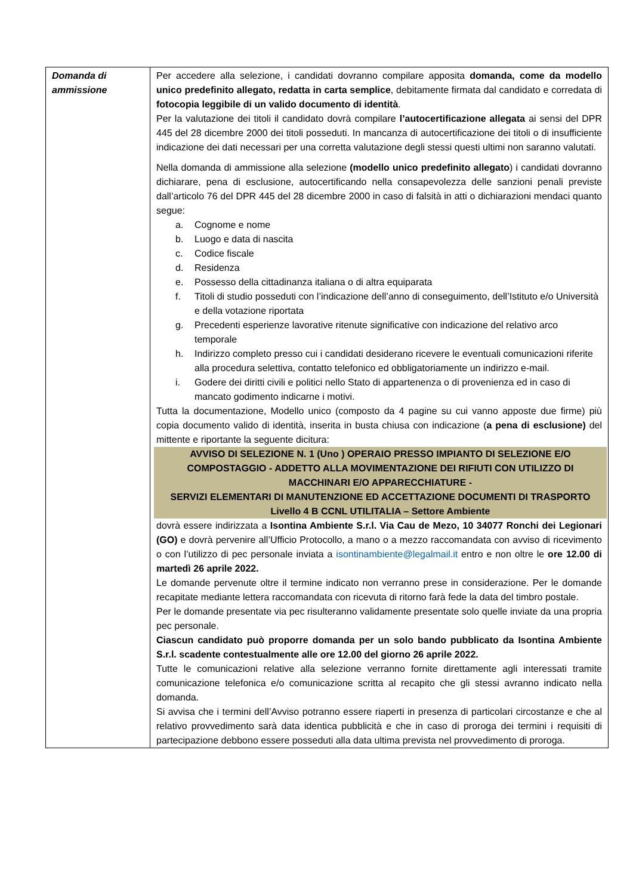| Domanda di ammissione | Per accedere alla selezione, i candidati dovranno compilare apposita domanda, come da modello unico predefinito allegato, redatta in carta semplice , debitamente firmata dal candidato e corredata di fotocopia leggibile di un valido documento di identità . Per la valutazione dei titoli il candidato dovrà compilare l’autocertificazione allegata ai sensi del DPR 445 del 28 dicembre 2000 dei titoli posseduti. In mancanza di autocertificazione dei titoli o di insufficiente indicazione dei dati necessari per una corretta valutazione degli stessi questi ultimi non saranno valutati. Nella domanda di ammissione alla selezione (modello unico predefinito allegato ) i candidati dovranno dichiarare, pena di esclusione, autocertificando nella consapevolezza delle sanzioni penali previste dall’articolo 76 del DPR 445 del 28 dicembre 2000 in caso di falsità in atti o dichiarazioni mendaci quanto segue: a. Cognome e nome b. Luogo e data di nascita c. Codice fiscale d. Residenza e. Possesso della cittadinanza italiana o di altra equiparata f. Titoli di studio posseduti con l’indicazione dell’anno di conseguimento, dell’Istituto e/o Università e della votazione riportata g. Precedenti esperienze lavorative ritenute significative con indicazione del relativo arco temporale h. Indirizzo completo presso cui i candidati desiderano ricevere le eventuali comunicazioni riferite alla procedura selettiva, contatto telefonico ed obbligatoriamente un indirizzo e-mail. i. Godere dei diritti civili e politici nello Stato di appartenenza o di provenienza ed in caso di mancato godimento indicarne i motivi. Tutta la documentazione, Modello unico (composto da 4 pagine su cui vanno apposte due firme) più copia documento valido di identità, inserita in busta chiusa con indicazione ( a pena di esclusione) del mittente e riportante la seguente dicitura: AVVISO DI SELEZIONE N. 1 (Uno ) OPERAIO PRESSO IMPIANTO DI SELEZIONE E/O COMPOSTAGGIO - ADDETTO ALLA MOVIMENTAZIONE DEI RIFIUTI CON UTILIZZO DI MACCHINARI E/O APPARECCHIATURE - SERVIZI ELEMENTARI DI MANUTENZIONE ED ACCETTAZIONE DOCUMENTI DI TRASPORTO Livello 4 B CCNL UTILITALIA – Settore Ambiente dovrà essere indirizzata a Isontina Ambiente S.r.l. Via Cau de Mezo, 10 34077 Ronchi dei Legionari (GO) e dovrà pervenire all’Ufficio Protocollo, a mano o a mezzo raccomandata con avviso di ricevimento o con l’utilizzo di pec personale inviata a isontinambiente@legalmail.it entro e non oltre le ore 12.00 di martedì 26 aprile 2022. Le domande pervenute oltre il termine indicato non verranno prese in considerazione. Per le domande recapitate mediante lettera raccomandata con ricevuta di ritorno farà fede la data del timbro postale. Per le domande presentate via pec risulteranno validamente presentate solo quelle inviate da una propria pec personale. Ciascun candidato può proporre domanda per un solo bando pubblicato da Isontina Ambiente S.r.l. scadente contestualmente alle ore 12.00 del giorno 26 aprile 2022. Tutte le comunicazioni relative alla selezione verranno fornite direttamente agli interessati tramite comunicazione telefonica e/o comunicazione scritta al recapito che gli stessi avranno indicato nella domanda. Si avvisa che i termini dell’Avviso potranno essere riaperti in presenza di particolari circostanze e che al relativo provvedimento sarà data identica pubblicità e che in caso di proroga dei termini i requisiti di partecipazione debbono essere posseduti alla data ultima prevista nel provvedimento di proroga. |